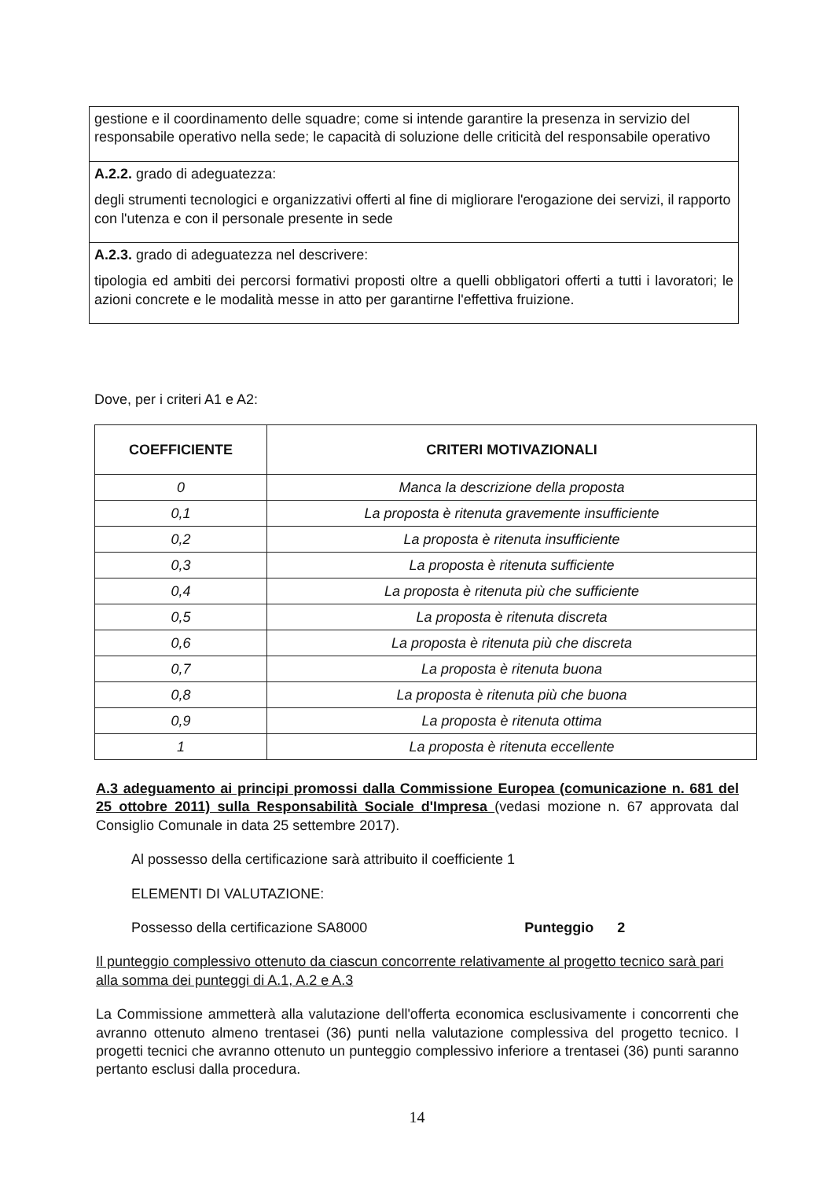| gestione e il coordinamento delle squadre; come si intende garantire la presenza in servizio del responsabile operativo nella sede; le capacità di soluzione delle criticità del responsabile operativo |
| A.2.2. grado di adeguatezza: degli strumenti tecnologici e organizzativi offerti al fine di migliorare l'erogazione dei servizi, il rapporto con l'utenza e con il personale presente in sede |
| A.2.3. grado di adeguatezza nel descrivere: tipologia ed ambiti dei percorsi formativi proposti oltre a quelli obbligatori offerti a tutti i lavoratori; le azioni concrete e le modalità messe in atto per garantirne l'effettiva fruizione. |
Dove, per i criteri A1 e A2:
| COEFFICIENTE | CRITERI MOTIVAZIONALI |
| --- | --- |
| 0 | Manca la descrizione della proposta |
| 0,1 | La proposta è ritenuta gravemente insufficiente |
| 0,2 | La proposta è ritenuta insufficiente |
| 0,3 | La proposta è ritenuta sufficiente |
| 0,4 | La proposta è ritenuta più che sufficiente |
| 0,5 | La proposta è ritenuta discreta |
| 0,6 | La proposta è ritenuta più che discreta |
| 0,7 | La proposta è ritenuta buona |
| 0,8 | La proposta è ritenuta più che buona |
| 0,9 | La proposta è ritenuta ottima |
| 1 | La proposta è ritenuta eccellente |
A.3 adeguamento ai principi promossi dalla Commissione Europea (comunicazione n. 681 del 25 ottobre 2011) sulla Responsabilità Sociale d'Impresa (vedasi mozione n. 67 approvata dal Consiglio Comunale in data 25 settembre 2017).
Al possesso della certificazione sarà attribuito il coefficiente 1
ELEMENTI DI VALUTAZIONE:
Possesso della certificazione SA8000 Punteggio 2
Il punteggio complessivo ottenuto da ciascun concorrente relativamente al progetto tecnico sarà pari alla somma dei punteggi di A.1, A.2 e A.3
La Commissione ammetterà alla valutazione dell'offerta economica esclusivamente i concorrenti che avranno ottenuto almeno trentasei (36) punti nella valutazione complessiva del progetto tecnico. I progetti tecnici che avranno ottenuto un punteggio complessivo inferiore a trentasei (36) punti saranno pertanto esclusi dalla procedura.
14